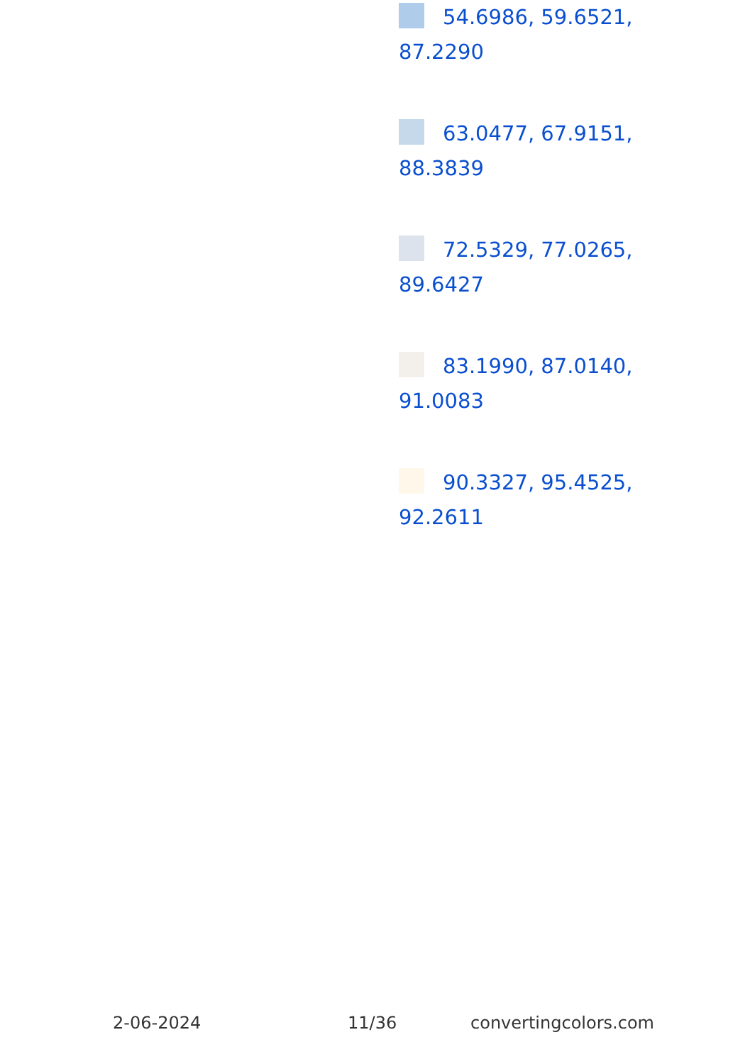54.6986, 59.6521, 87.2290
63.0477, 67.9151, 88.3839
72.5329, 77.0265, 89.6427
83.1990, 87.0140, 91.0083
90.3327, 95.4525, 92.2611
2-06-2024 11/36 convertingcolors.com